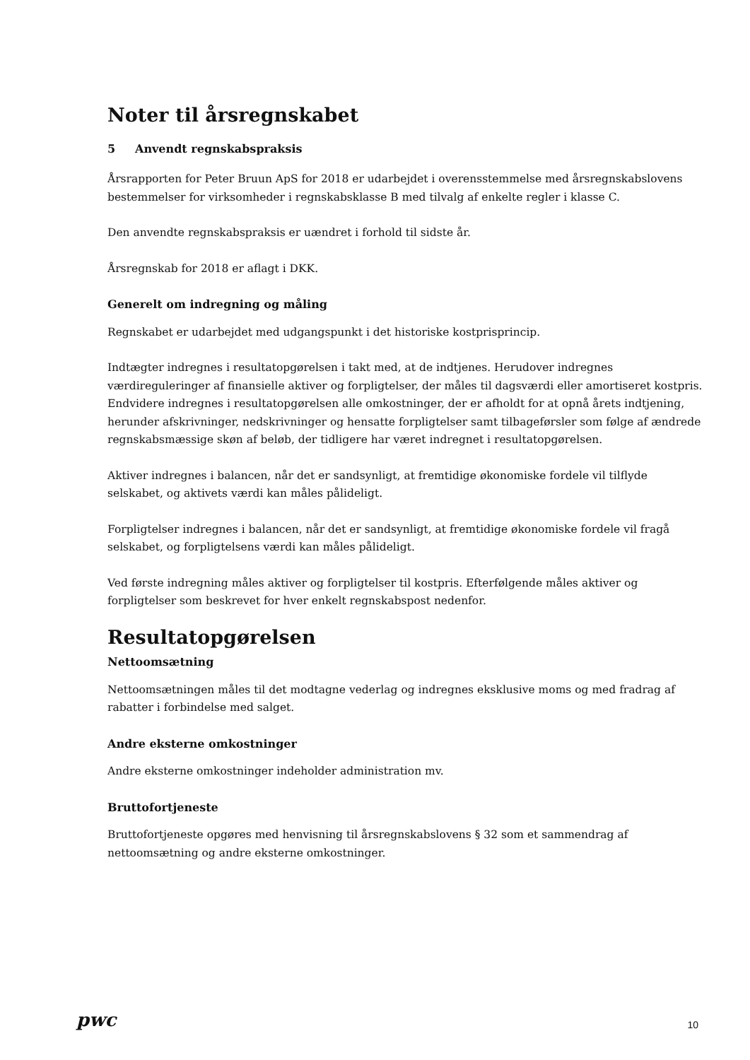Noter til årsregnskabet
5 Anvendt regnskabspraksis
Årsrapporten for Peter Bruun ApS for 2018 er udarbejdet i overensstemmelse med årsregnskabslovens bestemmelser for virksomheder i regnskabsklasse B med tilvalg af enkelte regler i klasse C.
Den anvendte regnskabspraksis er uændret i forhold til sidste år.
Årsregnskab for 2018 er aflagt i DKK.
Generelt om indregning og måling
Regnskabet er udarbejdet med udgangspunkt i det historiske kostprisprincip.
Indtægter indregnes i resultatopgørelsen i takt med, at de indtjenes. Herudover indregnes værdireguleringer af finansielle aktiver og forpligtelser, der måles til dagsværdi eller amortiseret kostpris. Endvidere indregnes i resultatopgørelsen alle omkostninger, der er afholdt for at opnå årets indtjening, herunder afskrivninger, nedskrivninger og hensatte forpligtelser samt tilbageførsler som følge af ændrede regnskabsmæssige skøn af beløb, der tidligere har været indregnet i resultatopgørelsen.
Aktiver indregnes i balancen, når det er sandsynligt, at fremtidige økonomiske fordele vil tilflyde selskabet, og aktivets værdi kan måles pålideligt.
Forpligtelser indregnes i balancen, når det er sandsynligt, at fremtidige økonomiske fordele vil fragå selskabet, og forpligtelsens værdi kan måles pålideligt.
Ved første indregning måles aktiver og forpligtelser til kostpris. Efterfølgende måles aktiver og forpligtelser som beskrevet for hver enkelt regnskabspost nedenfor.
Resultatopgørelsen
Nettoomsætning
Nettoomsætningen måles til det modtagne vederlag og indregnes eksklusive moms og med fradrag af rabatter i forbindelse med salget.
Andre eksterne omkostninger
Andre eksterne omkostninger indeholder administration mv.
Bruttofortjeneste
Bruttofortjeneste opgøres med henvisning til årsregnskabslovens § 32 som et sammendrag af nettoomsætning og andre eksterne omkostninger.
pwc 10